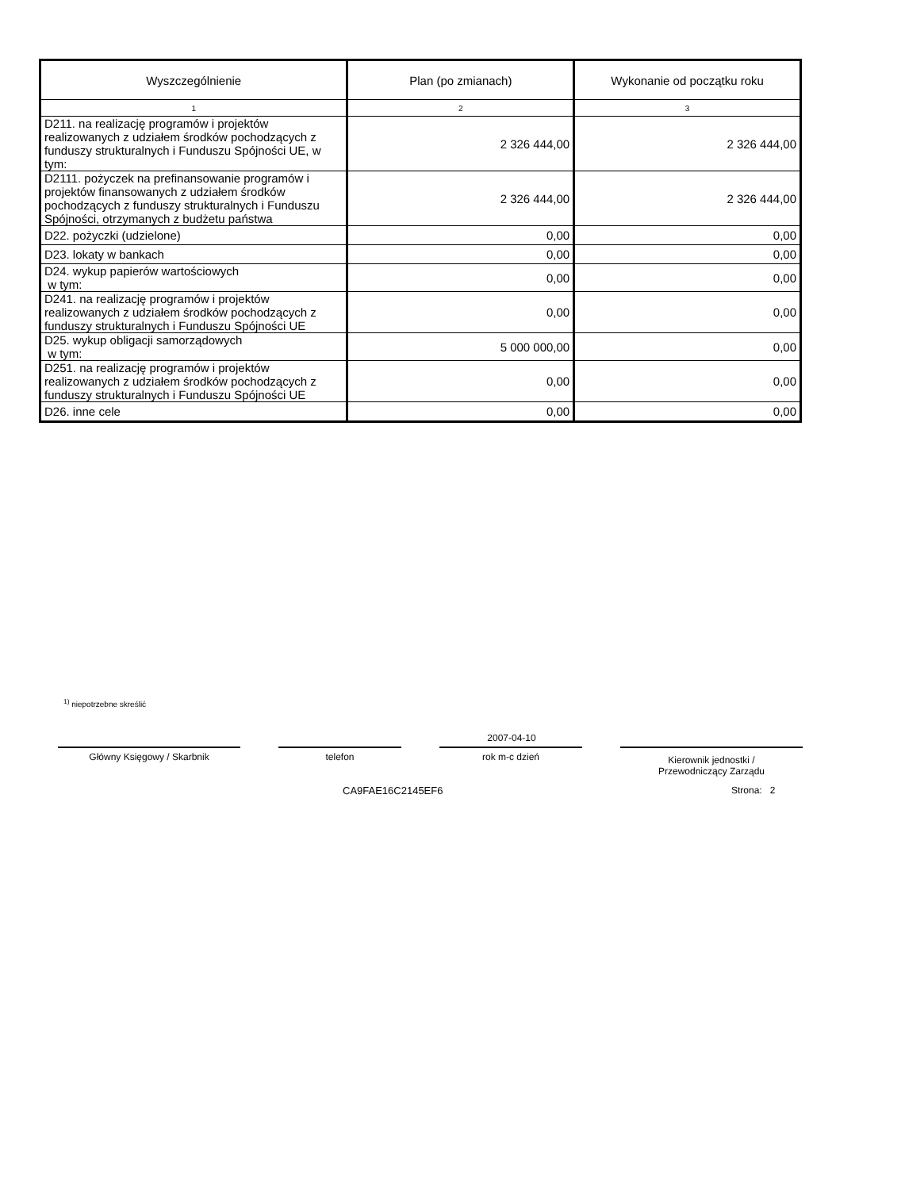| Wyszczególnienie | Plan (po zmianach) | Wykonanie od początku roku |
| --- | --- | --- |
| 1 | 2 | 3 |
| D211. na realizację programów i projektów realizowanych z udziałem środków pochodzących z funduszy strukturalnych i Funduszu Spójności UE, w tym: | 2 326 444,00 | 2 326 444,00 |
| D2111. pożyczek na prefinansowanie programów i projektów finansowanych z udziałem środków pochodzących z funduszy strukturalnych i Funduszu Spójności, otrzymanych z budżetu państwa | 2 326 444,00 | 2 326 444,00 |
| D22. pożyczki (udzielone) | 0,00 | 0,00 |
| D23. lokaty w bankach | 0,00 | 0,00 |
| D24. wykup papierów wartościowych w tym: | 0,00 | 0,00 |
| D241. na realizację programów i projektów realizowanych z udziałem środków pochodzących z funduszy strukturalnych i Funduszu Spójności UE | 0,00 | 0,00 |
| D25. wykup obligacji samorządowych w tym: | 5 000 000,00 | 0,00 |
| D251. na realizację programów i projektów realizowanych z udziałem środków pochodzących z funduszy strukturalnych i Funduszu Spójności UE | 0,00 | 0,00 |
| D26. inne cele | 0,00 | 0,00 |
<sup>1)</sup> niepotrzebne skreślić
2007-04-10
Główny Księgowy / Skarbnik telefon rok m-c dzień
Kierownik jednostki /
Przewodniczący Zarządu
CA9FAE16C2145EF6 Strona: 2